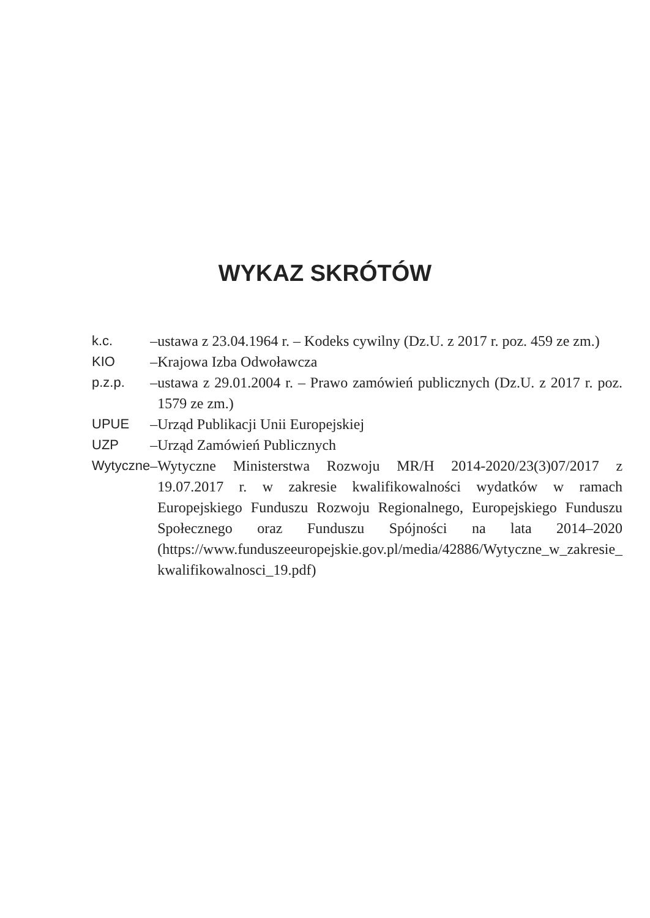WYKAZ SKRÓTÓW
| k.c. | – | ustawa z 23.04.1964 r. – Kodeks cywilny (Dz.U. z 2017 r. poz. 459 ze zm.) |
| KIO | – | Krajowa Izba Odwoławcza |
| p.z.p. | – | ustawa z 29.01.2004 r. – Prawo zamówień publicznych (Dz.U. z 2017 r. poz. 1579 ze zm.) |
| UPUE | – | Urząd Publikacji Unii Europejskiej |
| UZP | – | Urząd Zamówień Publicznych |
| Wytyczne | – | Wytyczne Ministerstwa Rozwoju MR/H 2014-2020/23(3)07/2017 z 19.07.2017 r. w zakresie kwalifikowalności wydatków w ramach Europejskiego Funduszu Rozwoju Regionalnego, Europejskiego Funduszu Społecznego oraz Funduszu Spójności na lata 2014–2020 (https://www.funduszeeuropejskie.gov.pl/media/42886/Wytyczne_w_zakresie_ kwalifikowalnosci_19.pdf) |